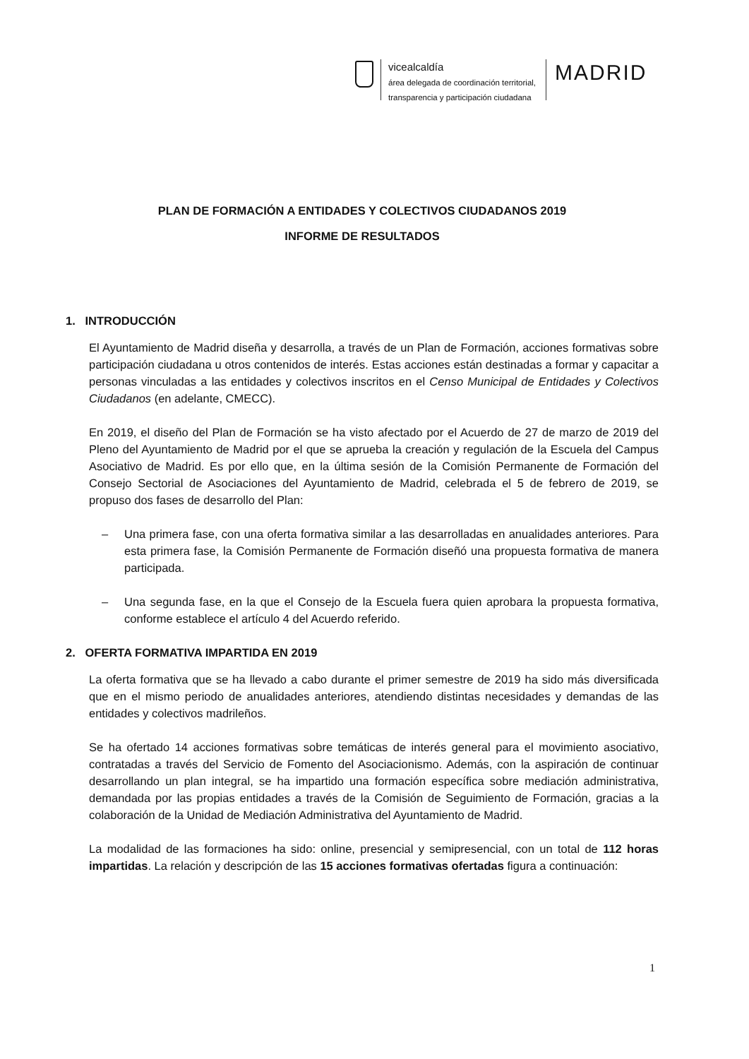vicealcaldía
área delegada de coordinación territorial,
transparencia y participación ciudadana
MADRID
PLAN DE FORMACIÓN A ENTIDADES Y COLECTIVOS CIUDADANOS 2019
INFORME DE RESULTADOS
1. INTRODUCCIÓN
El Ayuntamiento de Madrid diseña y desarrolla, a través de un Plan de Formación, acciones formativas sobre participación ciudadana u otros contenidos de interés. Estas acciones están destinadas a formar y capacitar a personas vinculadas a las entidades y colectivos inscritos en el Censo Municipal de Entidades y Colectivos Ciudadanos (en adelante, CMECC).
En 2019, el diseño del Plan de Formación se ha visto afectado por el Acuerdo de 27 de marzo de 2019 del Pleno del Ayuntamiento de Madrid por el que se aprueba la creación y regulación de la Escuela del Campus Asociativo de Madrid. Es por ello que, en la última sesión de la Comisión Permanente de Formación del Consejo Sectorial de Asociaciones del Ayuntamiento de Madrid, celebrada el 5 de febrero de 2019, se propuso dos fases de desarrollo del Plan:
– Una primera fase, con una oferta formativa similar a las desarrolladas en anualidades anteriores. Para esta primera fase, la Comisión Permanente de Formación diseñó una propuesta formativa de manera participada.
– Una segunda fase, en la que el Consejo de la Escuela fuera quien aprobara la propuesta formativa, conforme establece el artículo 4 del Acuerdo referido.
2. OFERTA FORMATIVA IMPARTIDA EN 2019
La oferta formativa que se ha llevado a cabo durante el primer semestre de 2019 ha sido más diversificada que en el mismo periodo de anualidades anteriores, atendiendo distintas necesidades y demandas de las entidades y colectivos madrileños.
Se ha ofertado 14 acciones formativas sobre temáticas de interés general para el movimiento asociativo, contratadas a través del Servicio de Fomento del Asociacionismo. Además, con la aspiración de continuar desarrollando un plan integral, se ha impartido una formación específica sobre mediación administrativa, demandada por las propias entidades a través de la Comisión de Seguimiento de Formación, gracias a la colaboración de la Unidad de Mediación Administrativa del Ayuntamiento de Madrid.
La modalidad de las formaciones ha sido: online, presencial y semipresencial, con un total de 112 horas impartidas. La relación y descripción de las 15 acciones formativas ofertadas figura a continuación:
1